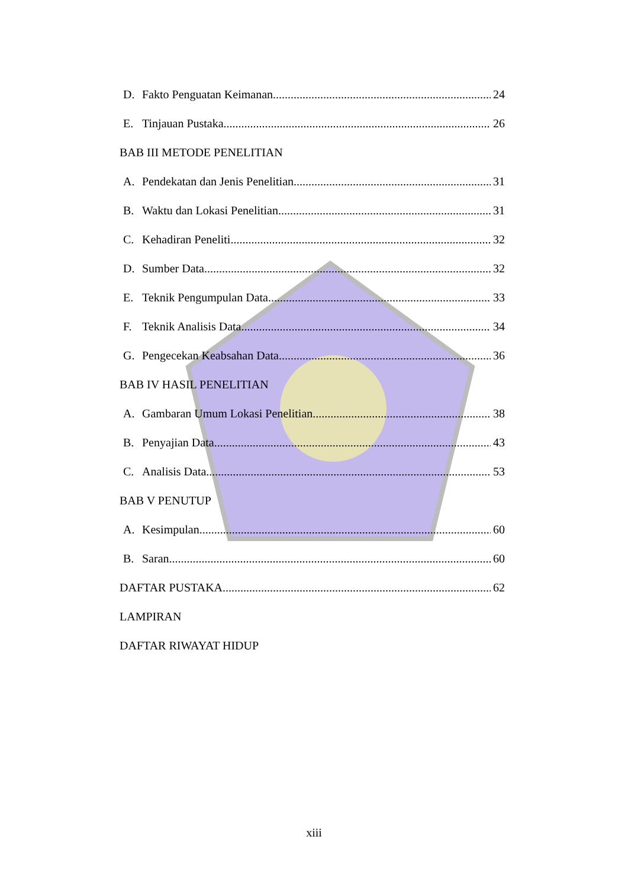D. Fakto Penguatan Keimanan 24
E. Tinjauan Pustaka 26
BAB III METODE PENELITIAN
A. Pendekatan dan Jenis Penelitian 31
B. Waktu dan Lokasi Penelitian 31
C. Kehadiran Peneliti 32
D. Sumber Data 32
E. Teknik Pengumpulan Data 33
F. Teknik Analisis Data 34
G. Pengecekan Keabsahan Data 36
BAB IV HASIL PENELITIAN
A. Gambaran Umum Lokasi Penelitian 38
B. Penyajian Data 43
C. Analisis Data 53
BAB V PENUTUP
A. Kesimpulan 60
B. Saran 60
DAFTAR PUSTAKA 62
LAMPIRAN
DAFTAR RIWAYAT HIDUP
xiii